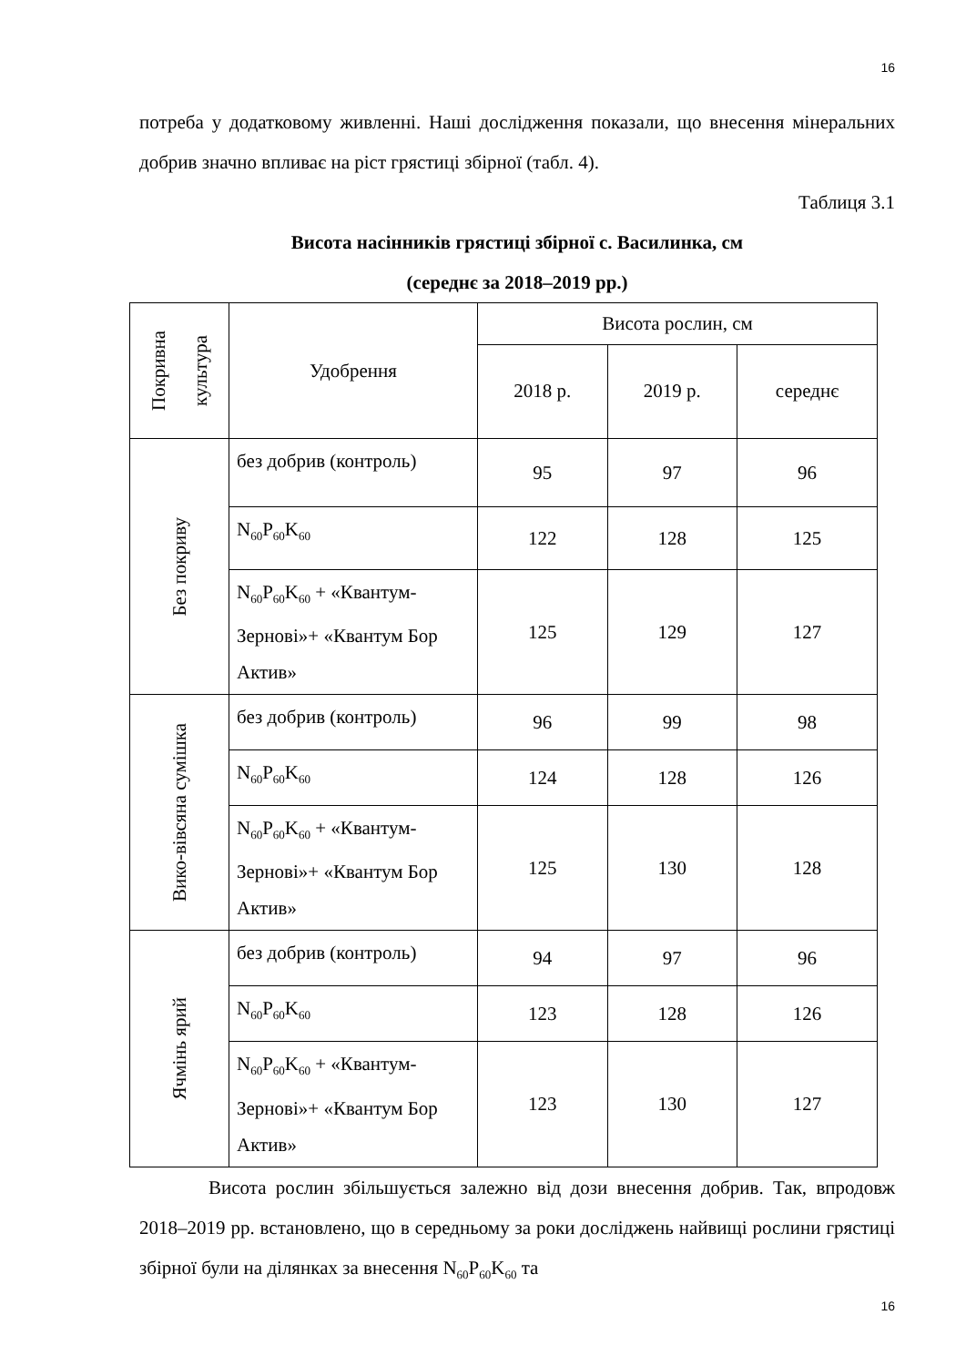16
потреба у додатковому живленні. Наші дослідження показали, що внесення мінеральних добрив значно впливає на ріст грястиці збірної (табл. 4).
Таблиця 3.1
Висота насінників грястиці збірної с. Василинка, см
(середнє за 2018–2019 рр.)
| Покривна культура | Удобрення | Висота рослин, см | | |
| --- | --- | --- | --- | --- |
| | | 2018 р. | 2019 р. | середнє |
| Без покриву | без добрив (контроль) | 95 | 97 | 96 |
| | N<sub>60</sub>P<sub>60</sub>K<sub>60</sub> | 122 | 128 | 125 |
| | N<sub>60</sub>P<sub>60</sub>K<sub>60</sub> + «Квантум-Зернові»+ «Квантум Бор Актив» | 125 | 129 | 127 |
| Вико-вівсяна сумішка | без добрив (контроль) | 96 | 99 | 98 |
| | N<sub>60</sub>P<sub>60</sub>K<sub>60</sub> | 124 | 128 | 126 |
| | N<sub>60</sub>P<sub>60</sub>K<sub>60</sub> + «Квантум-Зернові»+ «Квантум Бор Актив» | 125 | 130 | 128 |
| Ячмінь ярий | без добрив (контроль) | 94 | 97 | 96 |
| | N<sub>60</sub>P<sub>60</sub>K<sub>60</sub> | 123 | 128 | 126 |
| | N<sub>60</sub>P<sub>60</sub>K<sub>60</sub> + «Квантум-Зернові»+ «Квантум Бор Актив» | 123 | 130 | 127 |
Висота рослин збільшується залежно від дози внесення добрив. Так, впродовж 2018–2019 рр. встановлено, що в середньому за роки досліджень найвищі рослини грястиці збірної були на ділянках за внесення N<sub>60</sub>P<sub>60</sub>K<sub>60</sub> та
16